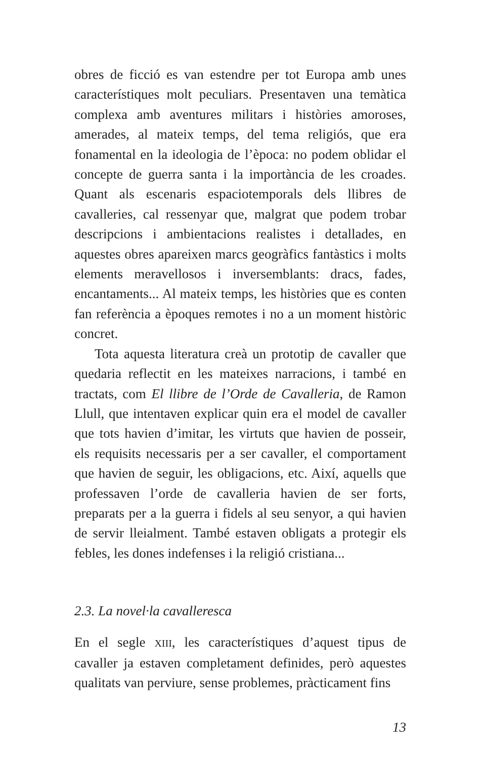obres de ficció es van estendre per tot Europa amb unes característiques molt peculiars. Presentaven una temàtica complexa amb aventures militars i històries amoroses, amerades, al mateix temps, del tema religiós, que era fonamental en la ideologia de l’època: no podem oblidar el concepte de guerra santa i la importància de les croades. Quant als escenaris espaciotemporals dels llibres de cavalleries, cal ressenyar que, malgrat que podem trobar descripcions i ambientacions realistes i detallades, en aquestes obres apareixen marcs geogràfics fantàstics i molts elements meravellosos i inversemblants: dracs, fades, encantaments... Al mateix temps, les històries que es conten fan referència a èpoques remotes i no a un moment històric concret.
Tota aquesta literatura creà un prototip de cavaller que quedaria reflectit en les mateixes narracions, i també en tractats, com El llibre de l’Orde de Cavalleria, de Ramon Llull, que intentaven explicar quin era el model de cavaller que tots havien d’imitar, les virtuts que havien de posseir, els requisits necessaris per a ser cavaller, el comportament que havien de seguir, les obligacions, etc. Així, aquells que professaven l’orde de cavalleria havien de ser forts, preparats per a la guerra i fidels al seu senyor, a qui havien de servir lleialment. També estaven obligats a protegir els febles, les dones indefenses i la religió cristiana...
2.3. La novel·la cavalleresca
En el segle XIII, les característiques d’aquest tipus de cavaller ja estaven completament definides, però aquestes qualitats van perviure, sense problemes, pràcticament fins
13